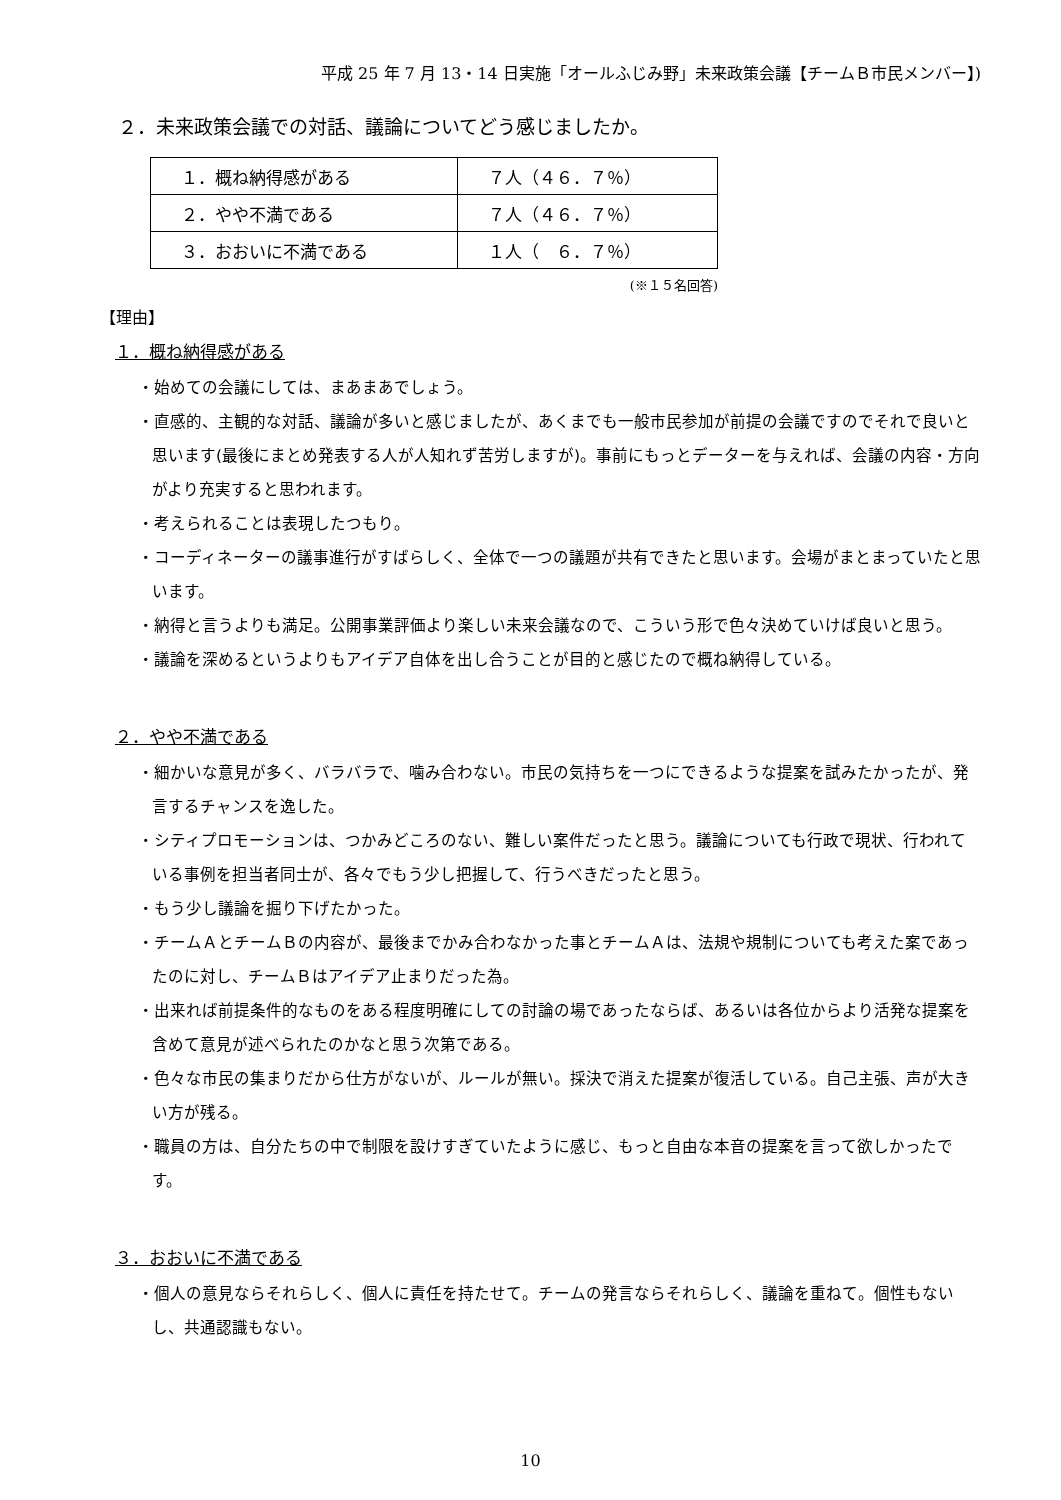平成 25 年 7 月 13・14 日実施「オールふじみ野」未来政策会議【チームＢ市民メンバー】)
２．未来政策会議での対話、議論についてどう感じましたか。
| １．概ね納得感がある | ７人（４６．７％） |
| ２．やや不満である | ７人（４６．７％） |
| ３．おおいに不満である | １人（ ６．７％） |
(※１５名回答)
【理由】
１．概ね納得感がある
・始めての会議にしては、まあまあでしょう。
・直感的、主観的な対話、議論が多いと感じましたが、あくまでも一般市民参加が前提の会議ですのでそれで良いと思います(最後にまとめ発表する人が人知れず苦労しますが)。事前にもっとデーターを与えれば、会議の内容・方向がより充実すると思われます。
・考えられることは表現したつもり。
・コーディネーターの議事進行がすばらしく、全体で一つの議題が共有できたと思います。会場がまとまっていたと思います。
・納得と言うよりも満足。公開事業評価より楽しい未来会議なので、こういう形で色々決めていけば良いと思う。
・議論を深めるというよりもアイデア自体を出し合うことが目的と感じたので概ね納得している。
２．やや不満である
・細かいな意見が多く、バラバラで、噛み合わない。市民の気持ちを一つにできるような提案を試みたかったが、発言するチャンスを逸した。
・シティプロモーションは、つかみどころのない、難しい案件だったと思う。議論についても行政で現状、行われている事例を担当者同士が、各々でもう少し把握して、行うべきだったと思う。
・もう少し議論を掘り下げたかった。
・チームＡとチームＢの内容が、最後までかみ合わなかった事とチームＡは、法規や規制についても考えた案であったのに対し、チームＢはアイデア止まりだった為。
・出来れば前提条件的なものをある程度明確にしての討論の場であったならば、あるいは各位からより活発な提案を含めて意見が述べられたのかなと思う次第である。
・色々な市民の集まりだから仕方がないが、ルールが無い。採決で消えた提案が復活している。自己主張、声が大きい方が残る。
・職員の方は、自分たちの中で制限を設けすぎていたように感じ、もっと自由な本音の提案を言って欲しかったです。
３．おおいに不満である
・個人の意見ならそれらしく、個人に責任を持たせて。チームの発言ならそれらしく、議論を重ねて。個性もないし、共通認識もない。
10